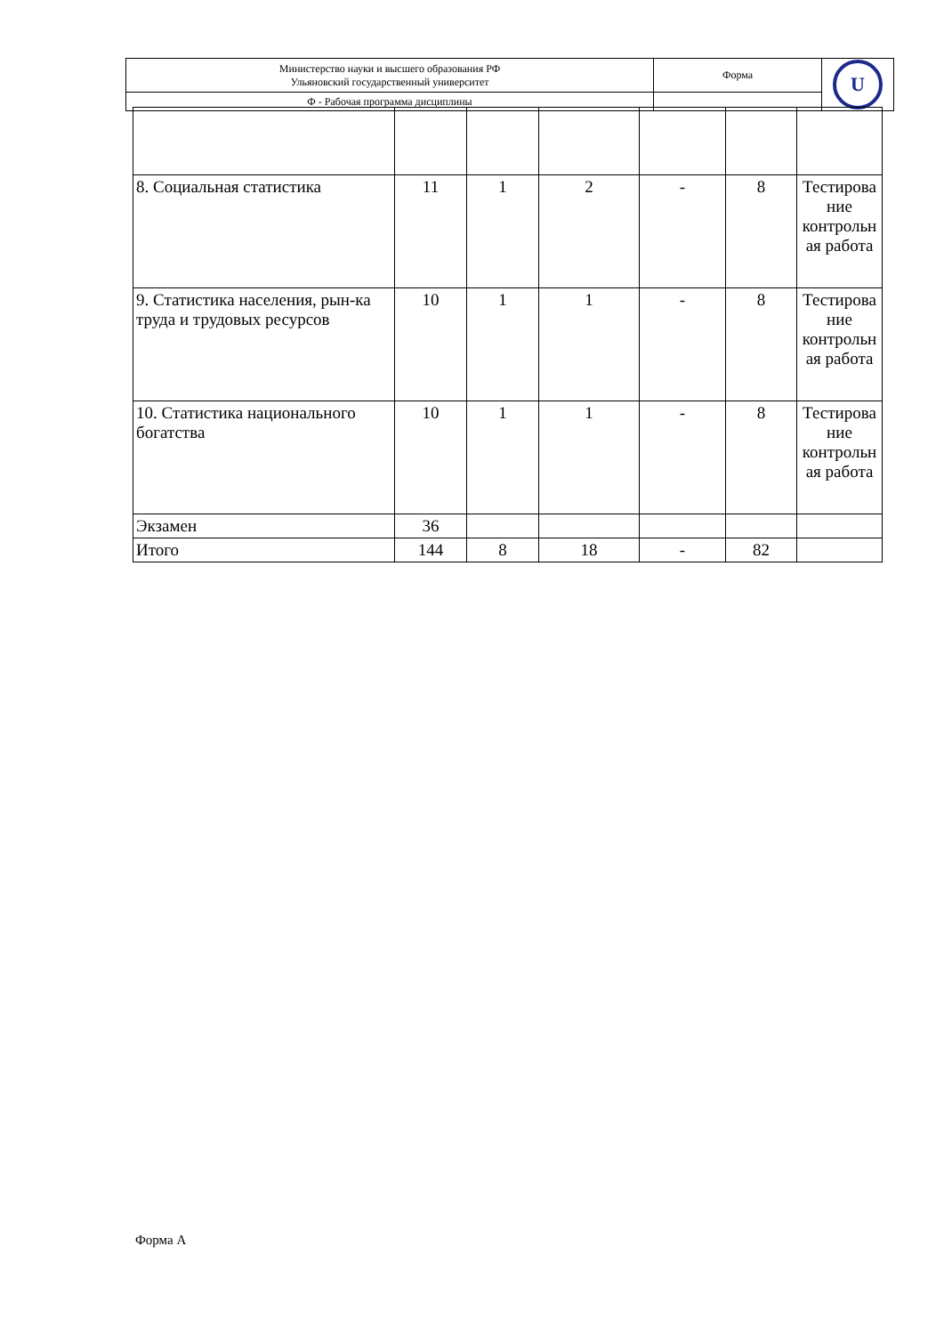| Министерство науки и высшего образования РФ Ульяновский государственный университет | Форма | U |
| Ф - Рабочая программа дисциплины | | |
| 8. Социальная статистика | 11 | 1 | 2 | - | 8 | Тестирова ние контрольн ая работа |
| 9. Статистика населения, рын-ка труда и трудовых ресурсов | 10 | 1 | 1 | - | 8 | Тестирова ние контрольн ая работа |
| 10. Статистика национального богатства | 10 | 1 | 1 | - | 8 | Тестирова ние контрольн ая работа |
| Экзамен | 36 | | | | | |
| Итого | 144 | 8 | 18 | - | 82 | |
Форма А